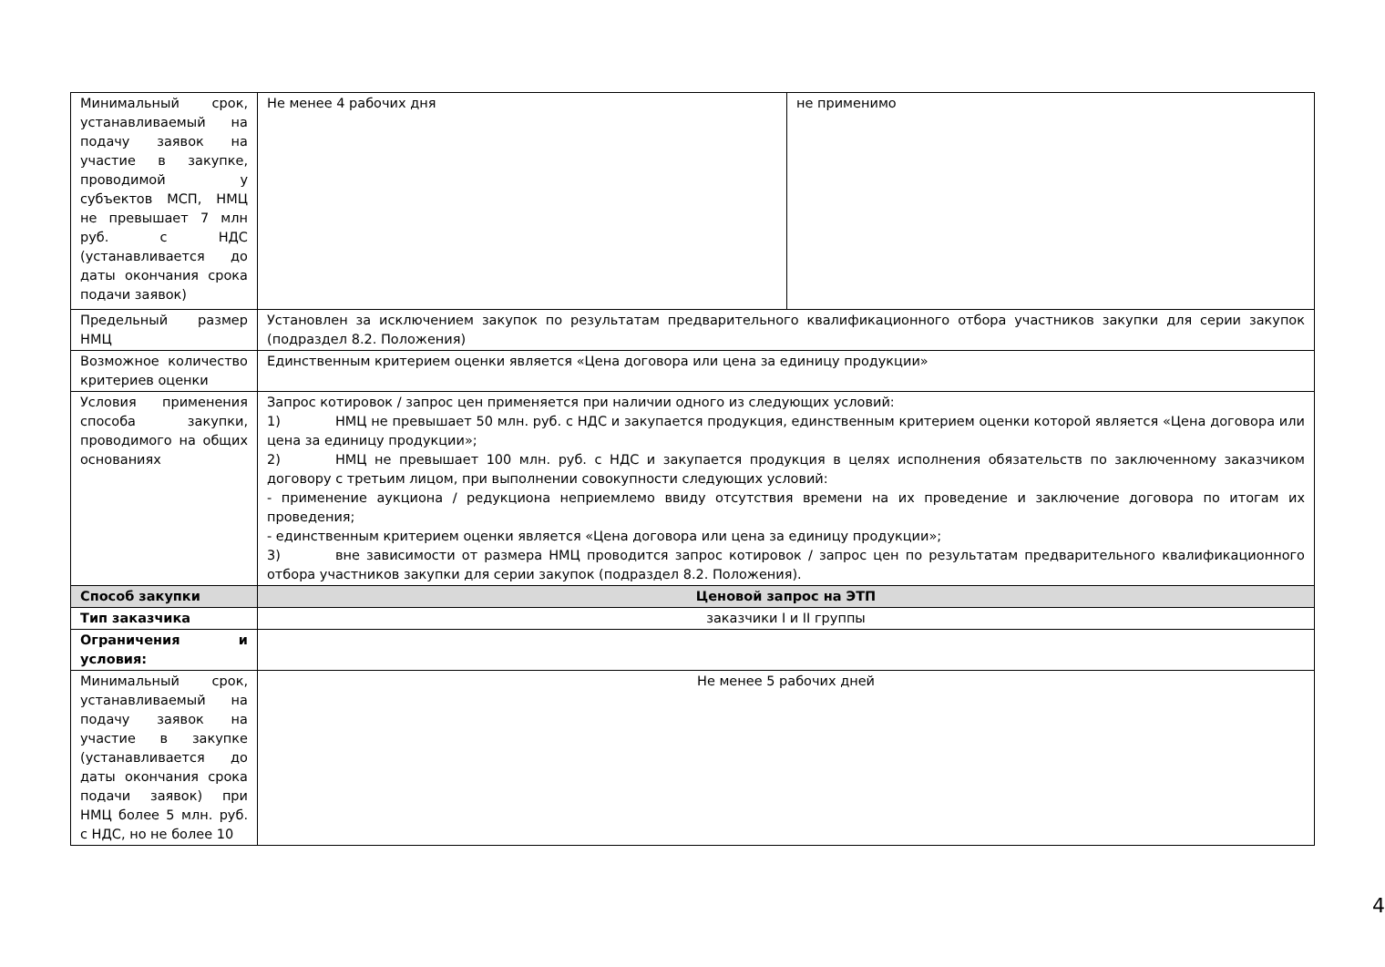| Минимальный срок, устанавливаемый на подачу заявок на участие в закупке, проводимой у субъектов МСП, НМЦ не превышает 7 млн руб. с НДС (устанавливается до даты окончания срока подачи заявок) | Не менее 4 рабочих дня | не применимо |
| Предельный размер НМЦ | Установлен за исключением закупок по результатам предварительного квалификационного отбора участников закупки для серии закупок (подраздел 8.2. Положения) | |
| Возможное количество критериев оценки | Единственным критерием оценки является «Цена договора или цена за единицу продукции» | |
| Условия применения способа закупки, проводимого на общих основаниях | Запрос котировок / запрос цен применяется при наличии одного из следующих условий: 1) НМЦ не превышает 50 млн. руб. с НДС и закупается продукция, единственным критерием оценки которой является «Цена договора или цена за единицу продукции»; 2) НМЦ не превышает 100 млн. руб. с НДС и закупается продукция в целях исполнения обязательств по заключенному заказчиком договору с третьим лицом, при выполнении совокупности следующих условий: - применение аукциона / редукциона неприемлемо ввиду отсутствия времени на их проведение и заключение договора по итогам их проведения; - единственным критерием оценки является «Цена договора или цена за единицу продукции»; 3) вне зависимости от размера НМЦ проводится запрос котировок / запрос цен по результатам предварительного квалификационного отбора участников закупки для серии закупок (подраздел 8.2. Положения). | |
| Способ закупки | Ценовой запрос на ЭТП | |
| Тип заказчика | заказчики I и II группы | |
| Ограничения и условия: | | |
| Минимальный срок, устанавливаемый на подачу заявок на участие в закупке (устанавливается до даты окончания срока подачи заявок) при НМЦ более 5 млн. руб. с НДС, но не более 10 | Не менее 5 рабочих дней | |
4